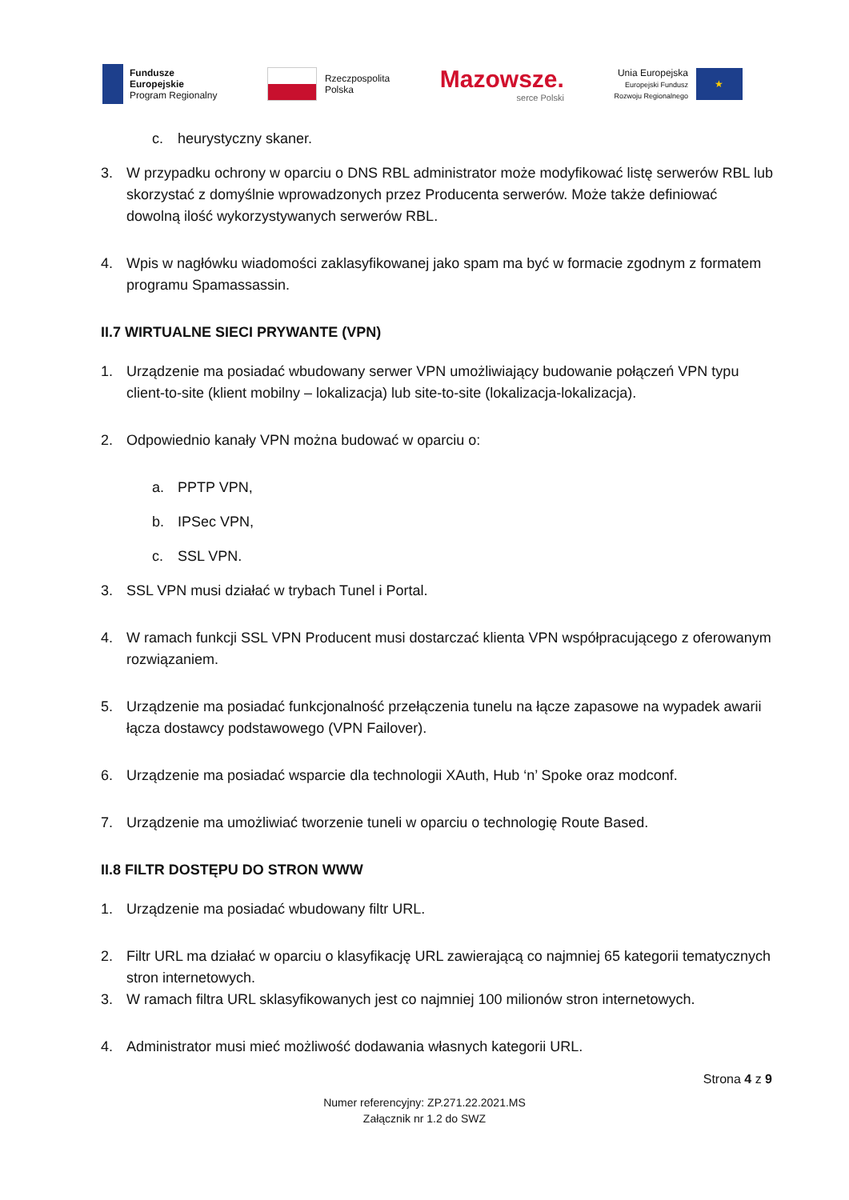Fundusze
Europejskie
Program Regionalny
Rzeczpospolita
Polska
Mazowsze.
serce Polski
Unia Europejska
Europejski Fundusz
Rozwoju Regionalnego
★
c. heurystyczny skaner.
3. W przypadku ochrony w oparciu o DNS RBL administrator może modyfikować listę serwerów RBL lub skorzystać z domyślnie wprowadzonych przez Producenta serwerów. Może także definiować dowolną ilość wykorzystywanych serwerów RBL.
4. Wpis w nagłówku wiadomości zaklasyfikowanej jako spam ma być w formacie zgodnym z formatem programu Spamassassin.
II.7 WIRTUALNE SIECI PRYWANTE (VPN)
1. Urządzenie ma posiadać wbudowany serwer VPN umożliwiający budowanie połączeń VPN typu client-to-site (klient mobilny – lokalizacja) lub site-to-site (lokalizacja-lokalizacja).
2. Odpowiednio kanały VPN można budować w oparciu o:
a. PPTP VPN,
b. IPSec VPN,
c. SSL VPN.
3. SSL VPN musi działać w trybach Tunel i Portal.
4. W ramach funkcji SSL VPN Producent musi dostarczać klienta VPN współpracującego z oferowanym rozwiązaniem.
5. Urządzenie ma posiadać funkcjonalność przełączenia tunelu na łącze zapasowe na wypadek awarii łącza dostawcy podstawowego (VPN Failover).
6. Urządzenie ma posiadać wsparcie dla technologii XAuth, Hub ‘n’ Spoke oraz modconf.
7. Urządzenie ma umożliwiać tworzenie tuneli w oparciu o technologię Route Based.
II.8 FILTR DOSTĘPU DO STRON WWW
1. Urządzenie ma posiadać wbudowany filtr URL.
2. Filtr URL ma działać w oparciu o klasyfikację URL zawierającą co najmniej 65 kategorii tematycznych stron internetowych.
3. W ramach filtra URL sklasyfikowanych jest co najmniej 100 milionów stron internetowych.
4. Administrator musi mieć możliwość dodawania własnych kategorii URL.
Strona 4 z 9
Numer referencyjny: ZP.271.22.2021.MS
Załącznik nr 1.2 do SWZ